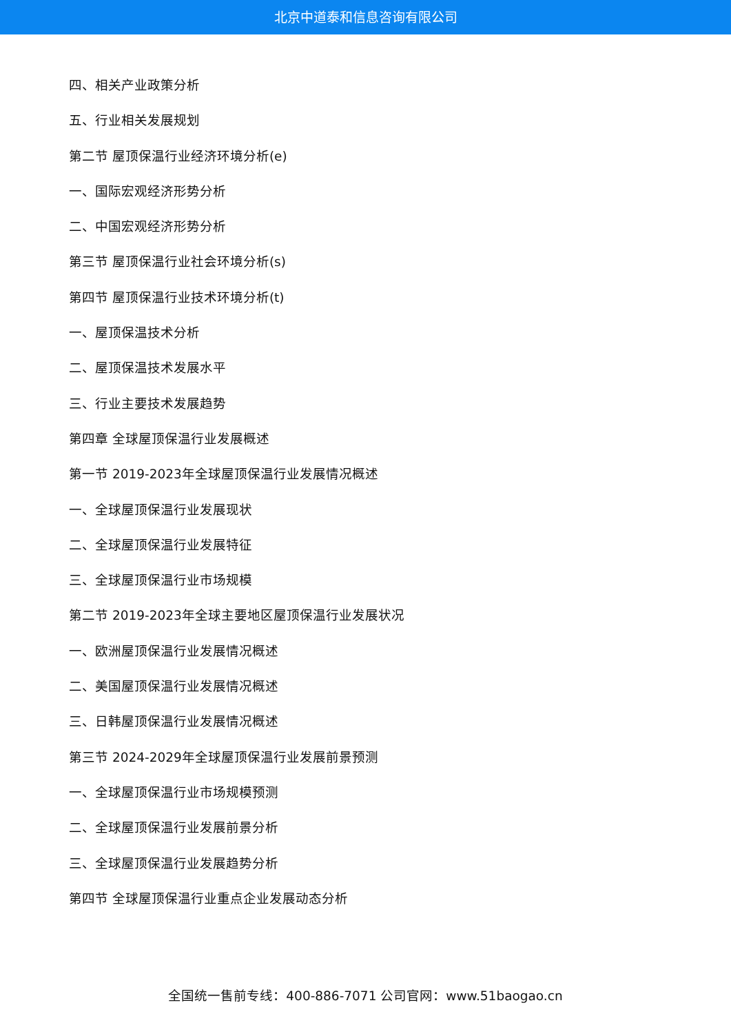北京中道泰和信息咨询有限公司
四、相关产业政策分析
五、行业相关发展规划
第二节 屋顶保温行业经济环境分析(e)
一、国际宏观经济形势分析
二、中国宏观经济形势分析
第三节 屋顶保温行业社会环境分析(s)
第四节 屋顶保温行业技术环境分析(t)
一、屋顶保温技术分析
二、屋顶保温技术发展水平
三、行业主要技术发展趋势
第四章 全球屋顶保温行业发展概述
第一节 2019-2023年全球屋顶保温行业发展情况概述
一、全球屋顶保温行业发展现状
二、全球屋顶保温行业发展特征
三、全球屋顶保温行业市场规模
第二节 2019-2023年全球主要地区屋顶保温行业发展状况
一、欧洲屋顶保温行业发展情况概述
二、美国屋顶保温行业发展情况概述
三、日韩屋顶保温行业发展情况概述
第三节 2024-2029年全球屋顶保温行业发展前景预测
一、全球屋顶保温行业市场规模预测
二、全球屋顶保温行业发展前景分析
三、全球屋顶保温行业发展趋势分析
第四节 全球屋顶保温行业重点企业发展动态分析
全国统一售前专线：400-886-7071 公司官网：www.51baogao.cn